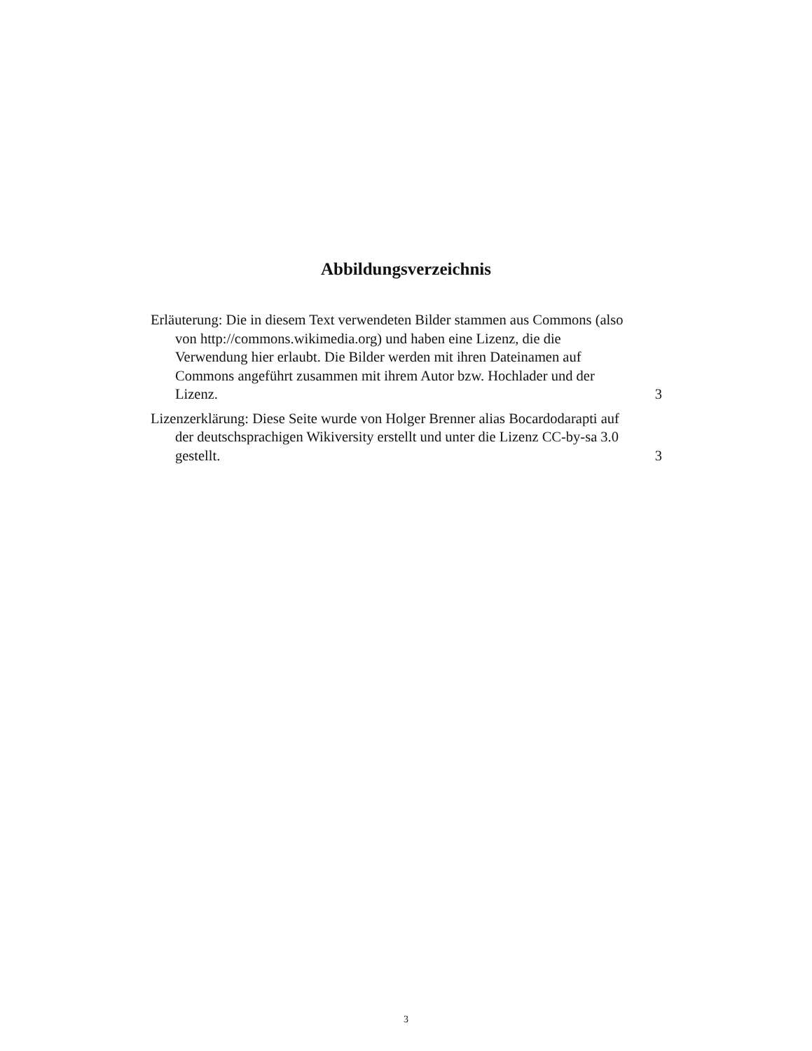Abbildungsverzeichnis
Erläuterung: Die in diesem Text verwendeten Bilder stammen aus Commons (also von http://commons.wikimedia.org) und haben eine Lizenz, die die Verwendung hier erlaubt. Die Bilder werden mit ihren Dateinamen auf Commons angeführt zusammen mit ihrem Autor bzw. Hochlader und der Lizenz.
3
Lizenzerklärung: Diese Seite wurde von Holger Brenner alias Bocardodarapti auf der deutschsprachigen Wikiversity erstellt und unter die Lizenz CC-by-sa 3.0 gestellt.
3
3